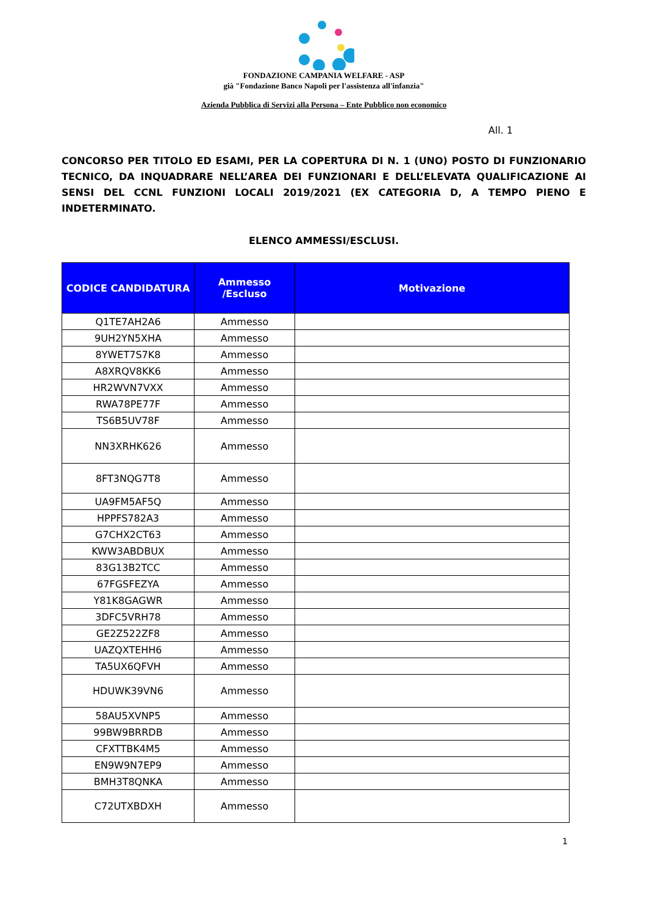FONDAZIONE CAMPANIA WELFARE - ASP
già "Fondazione Banco Napoli per l'assistenza all'infanzia"
Azienda Pubblica di Servizi alla Persona – Ente Pubblico non economico
All. 1
CONCORSO PER TITOLO ED ESAMI, PER LA COPERTURA DI N. 1 (UNO) POSTO DI FUNZIONARIO TECNICO, DA INQUADRARE NELL’AREA DEI FUNZIONARI E DELL’ELEVATA QUALIFICAZIONE AI SENSI DEL CCNL FUNZIONI LOCALI 2019/2021 (EX CATEGORIA D, A TEMPO PIENO E INDETERMINATO.
ELENCO AMMESSI/ESCLUSI.
| CODICE CANDIDATURA | Ammesso /Escluso | Motivazione |
| --- | --- | --- |
| Q1TE7AH2A6 | Ammesso | |
| 9UH2YN5XHA | Ammesso | |
| 8YWET7S7K8 | Ammesso | |
| A8XRQV8KK6 | Ammesso | |
| HR2WVN7VXX | Ammesso | |
| RWA78PE77F | Ammesso | |
| TS6B5UV78F | Ammesso | |
| NN3XRHK626 | Ammesso | |
| 8FT3NQG7T8 | Ammesso | |
| UA9FM5AF5Q | Ammesso | |
| HPPFS782A3 | Ammesso | |
| G7CHX2CT63 | Ammesso | |
| KWW3ABDBUX | Ammesso | |
| 83G13B2TCC | Ammesso | |
| 67FGSFEZYA | Ammesso | |
| Y81K8GAGWR | Ammesso | |
| 3DFC5VRH78 | Ammesso | |
| GE2Z522ZF8 | Ammesso | |
| UAZQXTEHH6 | Ammesso | |
| TA5UX6QFVH | Ammesso | |
| HDUWK39VN6 | Ammesso | |
| 58AU5XVNP5 | Ammesso | |
| 99BW9BRRDB | Ammesso | |
| CFXTTBK4M5 | Ammesso | |
| EN9W9N7EP9 | Ammesso | |
| BMH3T8QNKA | Ammesso | |
| C72UTXBDXH | Ammesso | |
1